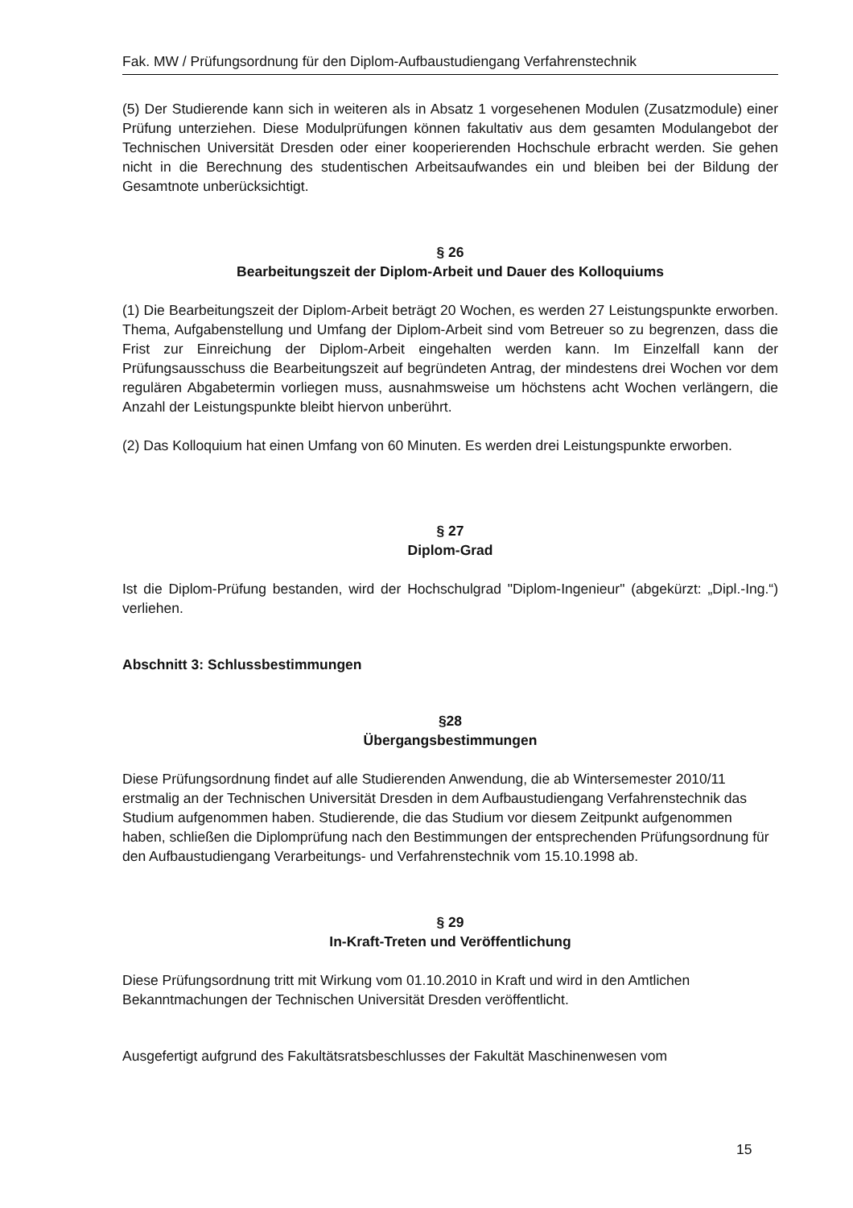Fak. MW / Prüfungsordnung für den Diplom-Aufbaustudiengang Verfahrenstechnik
(5) Der Studierende kann sich in weiteren als in Absatz 1 vorgesehenen Modulen (Zusatzmodule) einer Prüfung unterziehen. Diese Modulprüfungen können fakultativ aus dem gesamten Modulangebot der Technischen Universität Dresden oder einer kooperierenden Hochschule erbracht werden. Sie gehen nicht in die Berechnung des studentischen Arbeitsaufwandes ein und bleiben bei der Bildung der Gesamtnote unberücksichtigt.
§ 26
Bearbeitungszeit der Diplom-Arbeit und Dauer des Kolloquiums
(1) Die Bearbeitungszeit der Diplom-Arbeit beträgt 20 Wochen, es werden 27 Leistungspunkte erworben. Thema, Aufgabenstellung und Umfang der Diplom-Arbeit sind vom Betreuer so zu begrenzen, dass die Frist zur Einreichung der Diplom-Arbeit eingehalten werden kann. Im Einzelfall kann der Prüfungsausschuss die Bearbeitungszeit auf begründeten Antrag, der mindestens drei Wochen vor dem regulären Abgabetermin vorliegen muss, ausnahmsweise um höchstens acht Wochen verlängern, die Anzahl der Leistungspunkte bleibt hiervon unberührt.
(2) Das Kolloquium hat einen Umfang von 60 Minuten. Es werden drei Leistungspunkte erworben.
§ 27
Diplom-Grad
Ist die Diplom-Prüfung bestanden, wird der Hochschulgrad "Diplom-Ingenieur" (abgekürzt: „Dipl.-Ing.“) verliehen.
Abschnitt 3: Schlussbestimmungen
§28
Übergangsbestimmungen
Diese Prüfungsordnung findet auf alle Studierenden Anwendung, die ab Wintersemester 2010/11 erstmalig an der Technischen Universität Dresden in dem Aufbaustudiengang Verfahrenstechnik das Studium aufgenommen haben. Studierende, die das Studium vor diesem Zeitpunkt aufgenommen haben, schließen die Diplomprüfung nach den Bestimmungen der entsprechenden Prüfungsordnung für den Aufbaustudiengang Verarbeitungs- und Verfahrenstechnik vom 15.10.1998 ab.
§ 29
In-Kraft-Treten und Veröffentlichung
Diese Prüfungsordnung tritt mit Wirkung vom 01.10.2010 in Kraft und wird in den Amtlichen Bekanntmachungen der Technischen Universität Dresden veröffentlicht.
Ausgefertigt aufgrund des Fakultätsratsbeschlusses der Fakultät Maschinenwesen vom
15